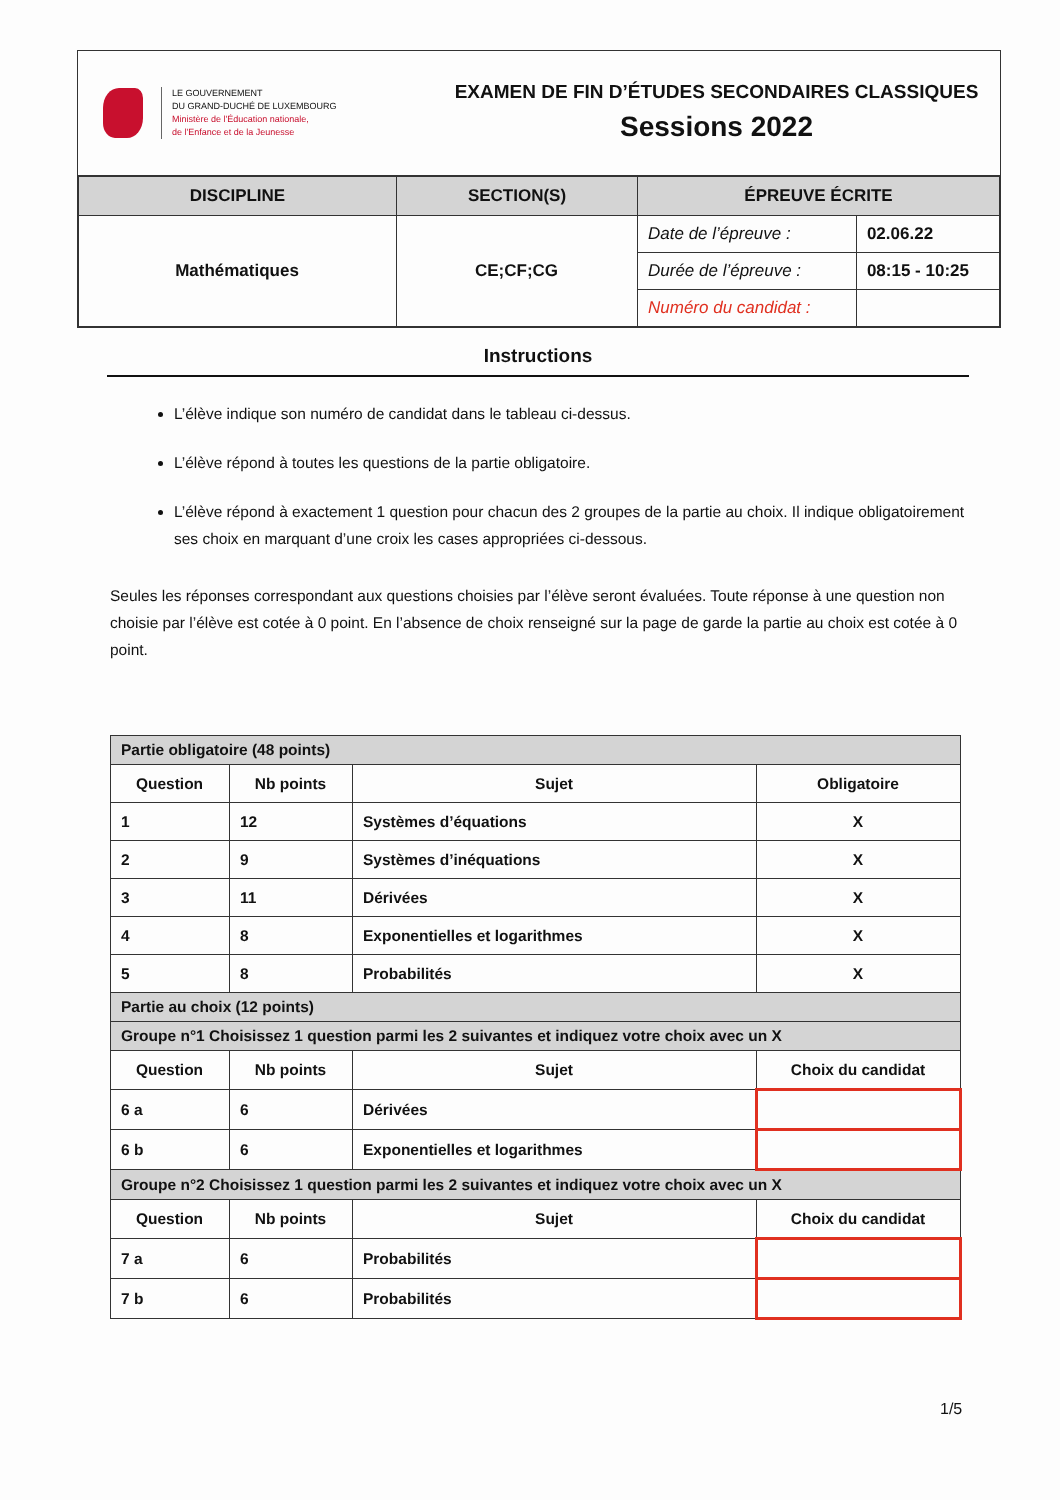LE GOUVERNEMENT
DU GRAND-DUCHÉ DE LUXEMBOURG
Ministère de l'Éducation nationale,
de l'Enfance et de la Jeunesse
EXAMEN DE FIN D’ÉTUDES SECONDAIRES CLASSIQUES
Sessions 2022
| DISCIPLINE | SECTION(S) | ÉPREUVE ÉCRITE | |
| --- | --- | --- | --- |
| Mathématiques | CE;CF;CG | Date de l’épreuve : | 02.06.22 |
| | | Durée de l’épreuve : | 08:15 - 10:25 |
| | | Numéro du candidat : | |
Instructions
L’élève indique son numéro de candidat dans le tableau ci-dessus.
L’élève répond à toutes les questions de la partie obligatoire.
L’élève répond à exactement 1 question pour chacun des 2 groupes de la partie au choix. Il indique obligatoirement ses choix en marquant d’une croix les cases appropriées ci-dessous.
Seules les réponses correspondant aux questions choisies par l’élève seront évaluées. Toute réponse à une question non choisie par l’élève est cotée à 0 point. En l’absence de choix renseigné sur la page de garde la partie au choix est cotée à 0 point.
| Partie obligatoire (48 points) | | | |
| Question | Nb points | Sujet | Obligatoire |
| 1 | 12 | Systèmes d’équations | X |
| 2 | 9 | Systèmes d’inéquations | X |
| 3 | 11 | Dérivées | X |
| 4 | 8 | Exponentielles et logarithmes | X |
| 5 | 8 | Probabilités | X |
| Partie au choix (12 points) | | | |
| Groupe n°1 Choisissez 1 question parmi les 2 suivantes et indiquez votre choix avec un X | | | |
| Question | Nb points | Sujet | Choix du candidat |
| 6 a | 6 | Dérivées | |
| 6 b | 6 | Exponentielles et logarithmes | |
| Groupe n°2 Choisissez 1 question parmi les 2 suivantes et indiquez votre choix avec un X | | | |
| Question | Nb points | Sujet | Choix du candidat |
| 7 a | 6 | Probabilités | |
| 7 b | 6 | Probabilités | |
1/5